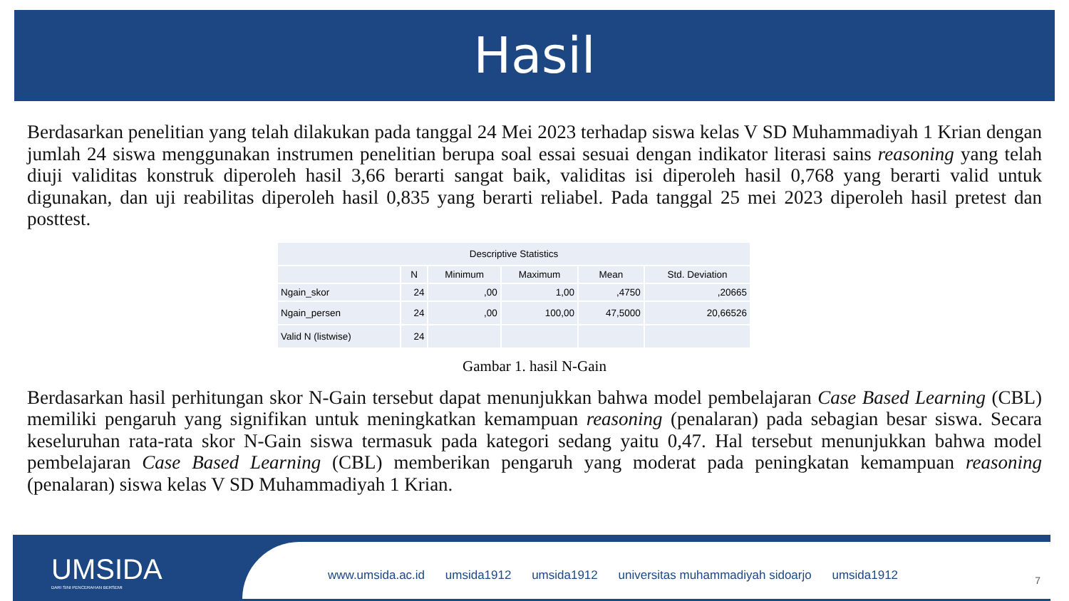Hasil
Berdasarkan penelitian yang telah dilakukan pada tanggal 24 Mei 2023 terhadap siswa kelas V SD Muhammadiyah 1 Krian dengan jumlah 24 siswa menggunakan instrumen penelitian berupa soal essai sesuai dengan indikator literasi sains reasoning yang telah diuji validitas konstruk diperoleh hasil 3,66 berarti sangat baik, validitas isi diperoleh hasil 0,768 yang berarti valid untuk digunakan, dan uji reabilitas diperoleh hasil 0,835 yang berarti reliabel. Pada tanggal 25 mei 2023 diperoleh hasil pretest dan posttest.
| Descriptive Statistics | | | | | |
| --- | --- | --- | --- | --- | --- |
| | N | Minimum | Maximum | Mean | Std. Deviation |
| Ngain_skor | 24 | ,00 | 1,00 | ,4750 | ,20665 |
| Ngain_persen | 24 | ,00 | 100,00 | 47,5000 | 20,66526 |
| Valid N (listwise) | 24 | | | | |
Gambar 1. hasil N-Gain
Berdasarkan hasil perhitungan skor N-Gain tersebut dapat menunjukkan bahwa model pembelajaran Case Based Learning (CBL) memiliki pengaruh yang signifikan untuk meningkatkan kemampuan reasoning (penalaran) pada sebagian besar siswa. Secara keseluruhan rata-rata skor N-Gain siswa termasuk pada kategori sedang yaitu 0,47. Hal tersebut menunjukkan bahwa model pembelajaran Case Based Learning (CBL) memberikan pengaruh yang moderat pada peningkatan kemampuan reasoning (penalaran) siswa kelas V SD Muhammadiyah 1 Krian.
UMSIDA
DARI SINI PENCERAHAN BERSEMI
www.umsida.ac.id umsida1912 umsida1912 universitas muhammadiyah sidoarjo umsida1912
7